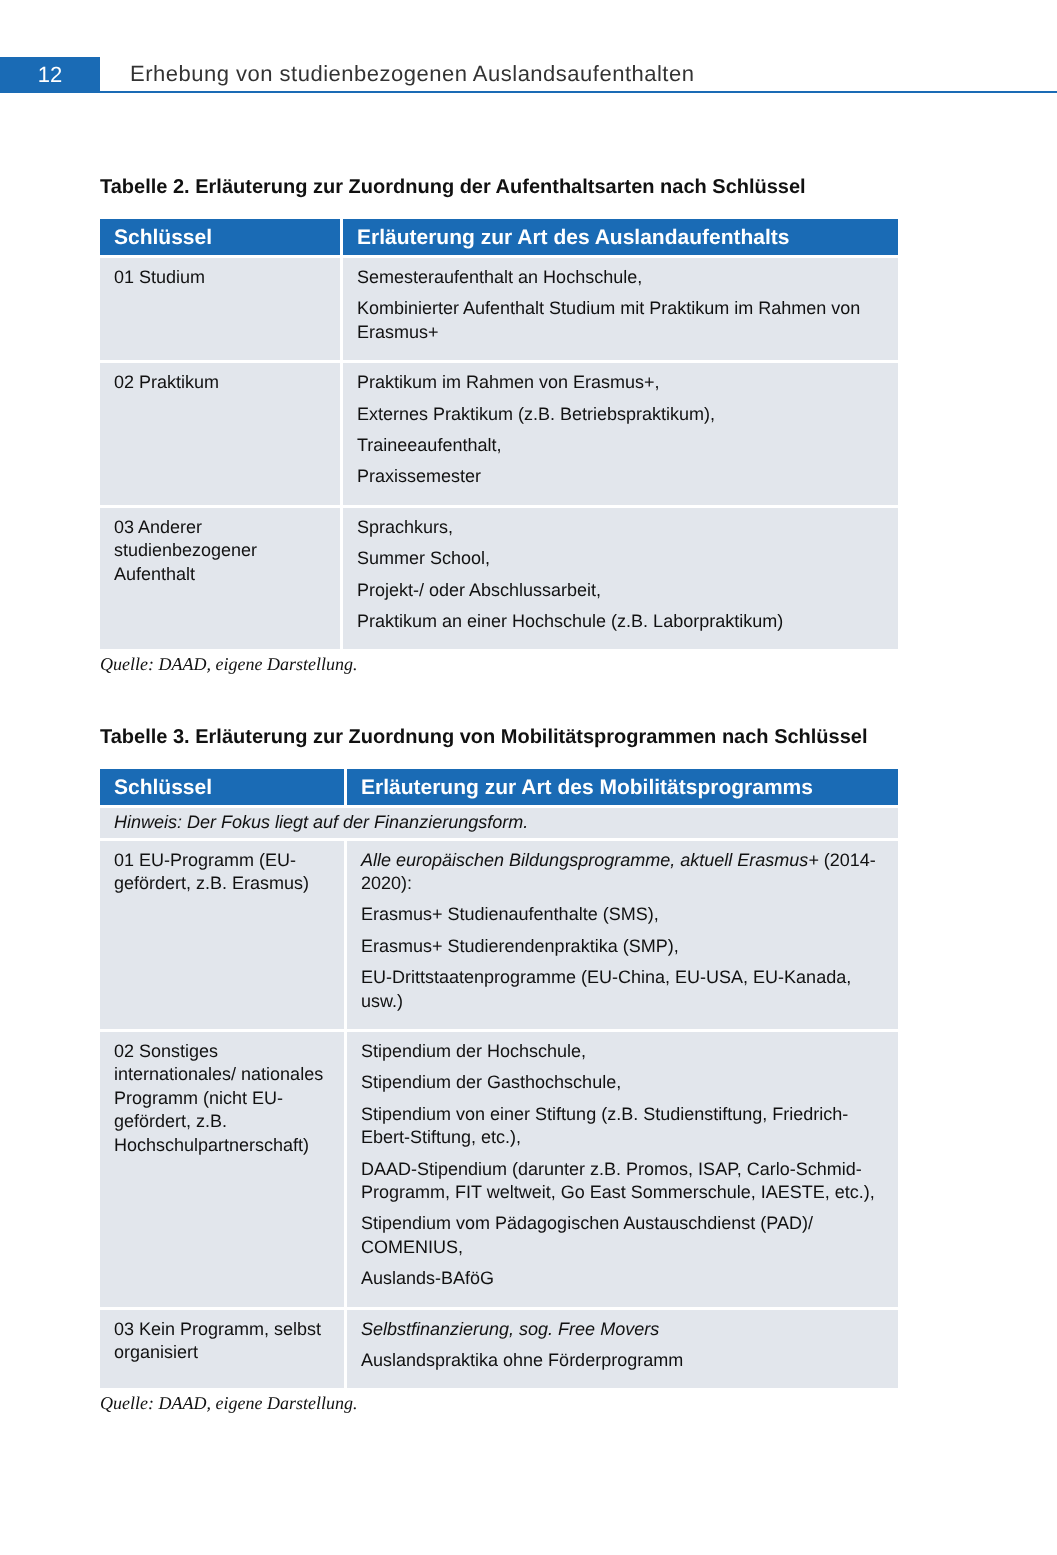12
Erhebung von studienbezogenen Auslandsaufenthalten
Tabelle 2. Erläuterung zur Zuordnung der Aufenthaltsarten nach Schlüssel
| Schlüssel | Erläuterung zur Art des Auslandaufenthalts |
| --- | --- |
| 01 Studium | Semesteraufenthalt an Hochschule, Kombinierter Aufenthalt Studium mit Praktikum im Rahmen von Erasmus+ |
| 02 Praktikum | Praktikum im Rahmen von Erasmus+, Externes Praktikum (z.B. Betriebspraktikum), Traineeaufenthalt, Praxissemester |
| 03 Anderer studienbezogener Aufenthalt | Sprachkurs, Summer School, Projekt-/ oder Abschlussarbeit, Praktikum an einer Hochschule (z.B. Laborpraktikum) |
Quelle: DAAD, eigene Darstellung.
Tabelle 3. Erläuterung zur Zuordnung von Mobilitätsprogrammen nach Schlüssel
| Schlüssel | Erläuterung zur Art des Mobilitätsprogramms |
| --- | --- |
| Hinweis: Der Fokus liegt auf der Finanzierungsform. | |
| 01 EU-Programm (EU-gefördert, z.B. Erasmus) | Alle europäischen Bildungsprogramme, aktuell Erasmus+ (2014-2020): Erasmus+ Studienaufenthalte (SMS), Erasmus+ Studierendenpraktika (SMP), EU-Drittstaatenprogramme (EU-China, EU-USA, EU-Kanada, usw.) |
| 02 Sonstiges internationales/ nationales Programm (nicht EU-gefördert, z.B. Hochschulpartnerschaft) | Stipendium der Hochschule, Stipendium der Gasthochschule, Stipendium von einer Stiftung (z.B. Studienstiftung, Friedrich-Ebert-Stiftung, etc.), DAAD-Stipendium (darunter z.B. Promos, ISAP, Carlo-Schmid-Programm, FIT weltweit, Go East Sommerschule, IAESTE, etc.), Stipendium vom Pädagogischen Austauschdienst (PAD)/ COMENIUS, Auslands-BAföG |
| 03 Kein Programm, selbst organisiert | Selbstfinanzierung, sog. Free Movers Auslandspraktika ohne Förderprogramm |
Quelle: DAAD, eigene Darstellung.